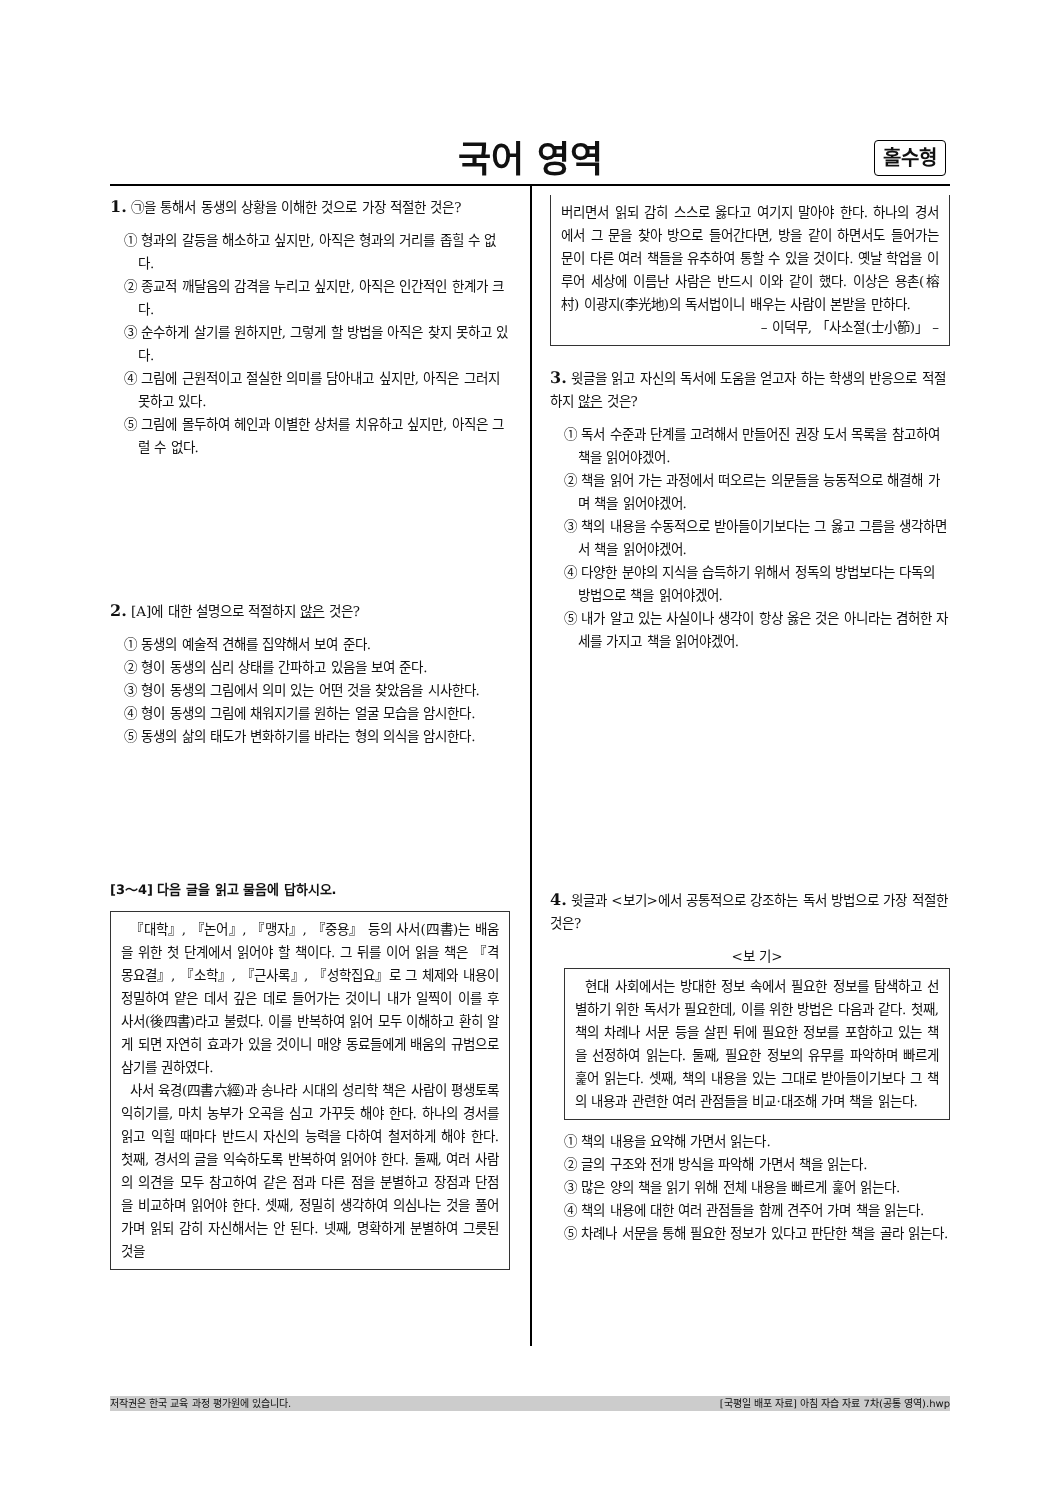국어 영역 홀수형
1. ㉠을 통해서 동생의 상황을 이해한 것으로 가장 적절한 것은?
① 형과의 갈등을 해소하고 싶지만, 아직은 형과의 거리를 좁힐 수 없다.
② 종교적 깨달음의 감격을 누리고 싶지만, 아직은 인간적인 한계가 크다.
③ 순수하게 살기를 원하지만, 그렇게 할 방법을 아직은 찾지 못하고 있다.
④ 그림에 근원적이고 절실한 의미를 담아내고 싶지만, 아직은 그러지 못하고 있다.
⑤ 그림에 몰두하여 헤인과 이별한 상처를 치유하고 싶지만, 아직은 그럴 수 없다.
2. [A]에 대한 설명으로 적절하지 않은 것은?
① 동생의 예술적 견해를 집약해서 보여 준다.
② 형이 동생의 심리 상태를 간파하고 있음을 보여 준다.
③ 형이 동생의 그림에서 의미 있는 어떤 것을 찾았음을 시사한다.
④ 형이 동생의 그림에 채워지기를 원하는 얼굴 모습을 암시한다.
⑤ 동생의 삶의 태도가 변화하기를 바라는 형의 의식을 암시한다.
[3～4] 다음 글을 읽고 물음에 답하시오.
『대학』, 『논어』, 『맹자』, 『중용』 등의 사서(四書)는 배움을 위한 첫 단계에서 읽어야 할 책이다. 그 뒤를 이어 읽을 책은 『격몽요결』, 『소학』, 『근사록』, 『성학집요』로 그 체제와 내용이 정밀하여 얕은 데서 깊은 데로 들어가는 것이니 내가 일찍이 이를 후사서(後四書)라고 불렀다. 이를 반복하여 읽어 모두 이해하고 환히 알게 되면 자연히 효과가 있을 것이니 매양 동료들에게 배움의 규범으로 삼기를 권하였다.
사서 육경(四書六經)과 송나라 시대의 성리학 책은 사람이 평생토록 익히기를, 마치 농부가 오곡을 심고 가꾸듯 해야 한다. 하나의 경서를 읽고 익힐 때마다 반드시 자신의 능력을 다하여 철저하게 해야 한다. 첫째, 경서의 글을 익숙하도록 반복하여 읽어야 한다. 둘째, 여러 사람의 의견을 모두 참고하여 같은 점과 다른 점을 분별하고 장점과 단점을 비교하며 읽어야 한다. 셋째, 정밀히 생각하여 의심나는 것을 풀어 가며 읽되 감히 자신해서는 안 된다. 넷째, 명확하게 분별하여 그릇된 것을
버리면서 읽되 감히 스스로 옳다고 여기지 말아야 한다. 하나의 경서에서 그 문을 찾아 방으로 들어간다면, 방을 같이 하면서도 들어가는 문이 다른 여러 책들을 유추하여 통할 수 있을 것이다. 옛날 학업을 이루어 세상에 이름난 사람은 반드시 이와 같이 했다. 이상은 용촌(榕村) 이광지(李光地)의 독서법이니 배우는 사람이 본받을 만하다.
– 이덕무, 「사소절(士小節)」 –
3. 윗글을 읽고 자신의 독서에 도움을 얻고자 하는 학생의 반응으로 적절하지 않은 것은?
① 독서 수준과 단계를 고려해서 만들어진 권장 도서 목록을 참고하여 책을 읽어야겠어.
② 책을 읽어 가는 과정에서 떠오르는 의문들을 능동적으로 해결해 가며 책을 읽어야겠어.
③ 책의 내용을 수동적으로 받아들이기보다는 그 옳고 그름을 생각하면서 책을 읽어야겠어.
④ 다양한 분야의 지식을 습득하기 위해서 정독의 방법보다는 다독의 방법으로 책을 읽어야겠어.
⑤ 내가 알고 있는 사실이나 생각이 항상 옳은 것은 아니라는 겸허한 자세를 가지고 책을 읽어야겠어.
4. 윗글과 <보기>에서 공통적으로 강조하는 독서 방법으로 가장 적절한 것은?
<보 기>
현대 사회에서는 방대한 정보 속에서 필요한 정보를 탐색하고 선별하기 위한 독서가 필요한데, 이를 위한 방법은 다음과 같다. 첫째, 책의 차례나 서문 등을 살핀 뒤에 필요한 정보를 포함하고 있는 책을 선정하여 읽는다. 둘째, 필요한 정보의 유무를 파악하며 빠르게 훑어 읽는다. 셋째, 책의 내용을 있는 그대로 받아들이기보다 그 책의 내용과 관련한 여러 관점들을 비교·대조해 가며 책을 읽는다.
① 책의 내용을 요약해 가면서 읽는다.
② 글의 구조와 전개 방식을 파악해 가면서 책을 읽는다.
③ 많은 양의 책을 읽기 위해 전체 내용을 빠르게 훑어 읽는다.
④ 책의 내용에 대한 여러 관점들을 함께 견주어 가며 책을 읽는다.
⑤ 차례나 서문을 통해 필요한 정보가 있다고 판단한 책을 골라 읽는다.
저작권은 한국 교육 과정 평가원에 있습니다. [국평일 배포 자료] 아침 자습 자료 7차(공통 영역).hwp